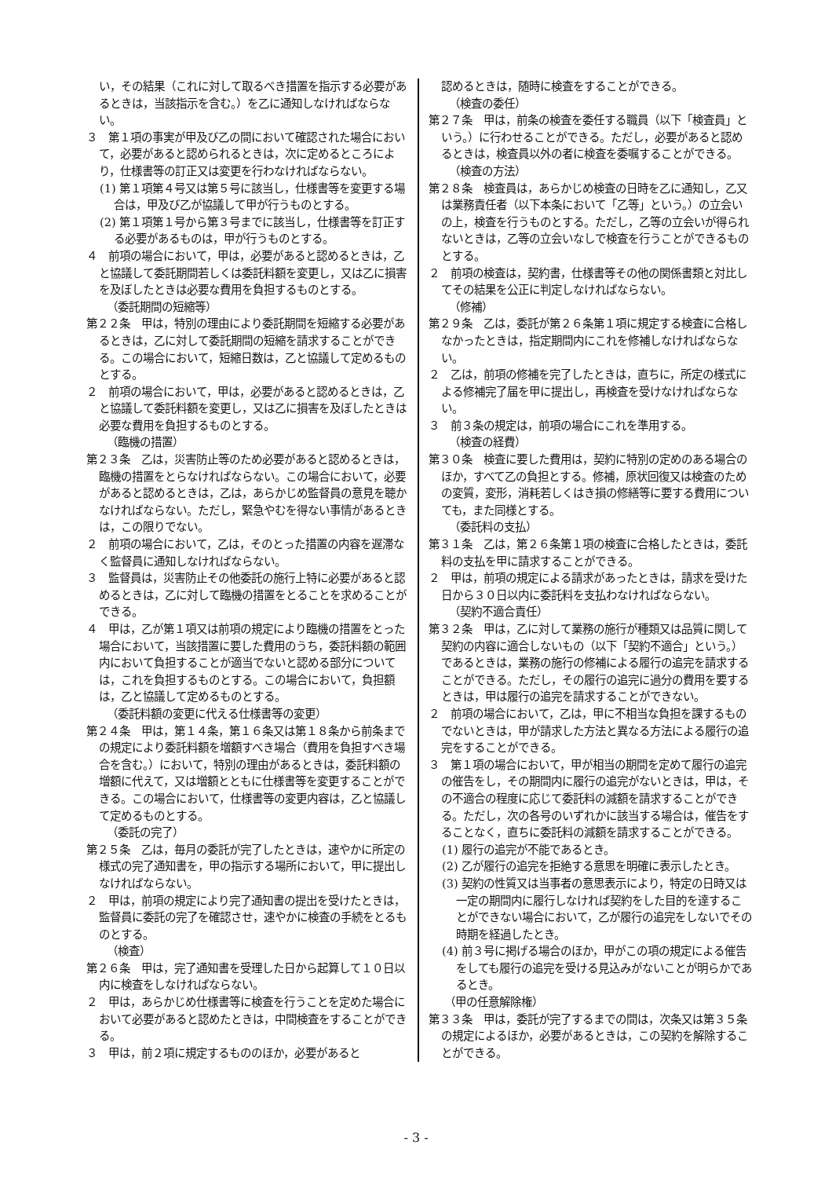い，その結果（これに対して取るべき措置を指示する必要があるときは，当該指示を含む。）を乙に通知しなければならない。
３　第１項の事実が甲及び乙の間において確認された場合において，必要があると認められるときは，次に定めるところにより，仕様書等の訂正又は変更を行わなければならない。
(1) 第１項第４号又は第５号に該当し，仕様書等を変更する場合は，甲及び乙が協議して甲が行うものとする。
(2) 第１項第１号から第３号までに該当し，仕様書等を訂正する必要があるものは，甲が行うものとする。
４　前項の場合において，甲は，必要があると認めるときは，乙と協議して委託期間若しくは委託料額を変更し，又は乙に損害を及ぼしたときは必要な費用を負担するものとする。
（委託期間の短縮等）
第２２条　甲は，特別の理由により委託期間を短縮する必要があるときは，乙に対して委託期間の短縮を請求することができる。この場合において，短縮日数は，乙と協議して定めるものとする。
２　前項の場合において，甲は，必要があると認めるときは，乙と協議して委託料額を変更し，又は乙に損害を及ぼしたときは必要な費用を負担するものとする。
（臨機の措置）
第２３条　乙は，災害防止等のため必要があると認めるときは，臨機の措置をとらなければならない。この場合において，必要があると認めるときは，乙は，あらかじめ監督員の意見を聴かなければならない。ただし，緊急やむを得ない事情があるときは，この限りでない。
２　前項の場合において，乙は，そのとった措置の内容を遅滞なく監督員に通知しなければならない。
３　監督員は，災害防止その他委託の施行上特に必要があると認めるときは，乙に対して臨機の措置をとることを求めることができる。
４　甲は，乙が第１項又は前項の規定により臨機の措置をとった場合において，当該措置に要した費用のうち，委託料額の範囲内において負担することが適当でないと認める部分については，これを負担するものとする。この場合において，負担額は，乙と協議して定めるものとする。
（委託料額の変更に代える仕様書等の変更）
第２４条　甲は，第１４条，第１６条又は第１８条から前条までの規定により委託料額を増額すべき場合（費用を負担すべき場合を含む。）において，特別の理由があるときは，委託料額の増額に代えて，又は増額とともに仕様書等を変更することができる。この場合において，仕様書等の変更内容は，乙と協議して定めるものとする。
（委託の完了）
第２５条　乙は，毎月の委託が完了したときは，速やかに所定の様式の完了通知書を，甲の指示する場所において，甲に提出しなければならない。
２　甲は，前項の規定により完了通知書の提出を受けたときは，監督員に委託の完了を確認させ，速やかに検査の手続をとるものとする。
（検査）
第２６条　甲は，完了通知書を受理した日から起算して１０日以内に検査をしなければならない。
２　甲は，あらかじめ仕様書等に検査を行うことを定めた場合において必要があると認めたときは，中間検査をすることができる。
３　甲は，前２項に規定するもののほか，必要があると
認めるときは，随時に検査をすることができる。
（検査の委任）
第２７条　甲は，前条の検査を委任する職員（以下「検査員」という。）に行わせることができる。ただし，必要があると認めるときは，検査員以外の者に検査を委嘱することができる。
（検査の方法）
第２８条　検査員は，あらかじめ検査の日時を乙に通知し，乙又は業務責任者（以下本条において「乙等」という。）の立会いの上，検査を行うものとする。ただし，乙等の立会いが得られないときは，乙等の立会いなしで検査を行うことができるものとする。
２　前項の検査は，契約書，仕様書等その他の関係書類と対比してその結果を公正に判定しなければならない。
（修補）
第２９条　乙は，委託が第２６条第１項に規定する検査に合格しなかったときは，指定期間内にこれを修補しなければならない。
２　乙は，前項の修補を完了したときは，直ちに，所定の様式による修補完了届を甲に提出し，再検査を受けなければならない。
３　前３条の規定は，前項の場合にこれを準用する。
（検査の経費）
第３０条　検査に要した費用は，契約に特別の定めのある場合のほか，すべて乙の負担とする。修補，原状回復又は検査のための変質，変形，消耗若しくはき損の修繕等に要する費用についても，また同様とする。
（委託料の支払）
第３１条　乙は，第２６条第１項の検査に合格したときは，委託料の支払を甲に請求することができる。
２　甲は，前項の規定による請求があったときは，請求を受けた日から３０日以内に委託料を支払わなければならない。
（契約不適合責任）
第３２条　甲は，乙に対して業務の施行が種類又は品質に関して契約の内容に適合しないもの（以下「契約不適合」という。）であるときは，業務の施行の修補による履行の追完を請求することができる。ただし，その履行の追完に過分の費用を要するときは，甲は履行の追完を請求することができない。
２　前項の場合において，乙は，甲に不相当な負担を課するものでないときは，甲が請求した方法と異なる方法による履行の追完をすることができる。
３　第１項の場合において，甲が相当の期間を定めて履行の追完の催告をし，その期間内に履行の追完がないときは，甲は，その不適合の程度に応じて委託料の減額を請求することができる。ただし，次の各号のいずれかに該当する場合は，催告をすることなく，直ちに委託料の減額を請求することができる。
(1) 履行の追完が不能であるとき。
(2) 乙が履行の追完を拒絶する意思を明確に表示したとき。
(3) 契約の性質又は当事者の意思表示により，特定の日時又は一定の期間内に履行しなければ契約をした目的を達することができない場合において，乙が履行の追完をしないでその時期を経過したとき。
(4) 前３号に掲げる場合のほか，甲がこの項の規定による催告をしても履行の追完を受ける見込みがないことが明らかであるとき。
（甲の任意解除権）
第３３条　甲は，委託が完了するまでの間は，次条又は第３５条の規定によるほか，必要があるときは，この契約を解除することができる。
- 3 -